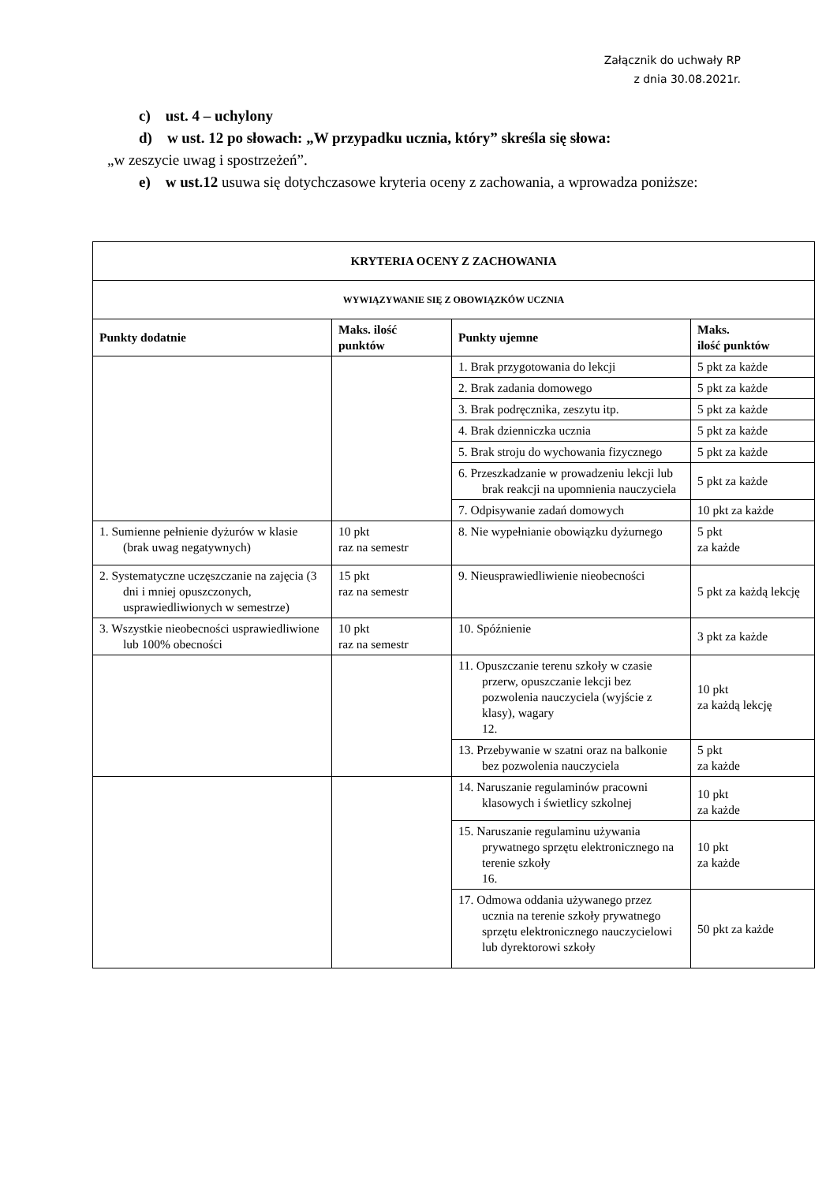Załącznik do uchwały RP
z dnia 30.08.2021r.
c) ust. 4 – uchylony
d) w ust. 12 po słowach: „W przypadku ucznia, który” skreśla się słowa:
„w zeszycie uwag i spostrzeżeń”.
e) w ust.12 usuwa się dotychczasowe kryteria oceny z zachowania, a wprowadza poniższe:
| KRYTERIA OCENY Z ZACHOWANIA | | | |
| WYWIĄZYWANIE SIĘ Z OBOWIĄZKÓW UCZNIA | | | |
| Punkty dodatnie | Maks. ilość punktów | Punkty ujemne | Maks. ilość punktów |
| | | 1. Brak przygotowania do lekcji | 5 pkt za każde |
| | | 2. Brak zadania domowego | 5 pkt za każde |
| | | 3. Brak podręcznika, zeszytu itp. | 5 pkt za każde |
| | | 4. Brak dzienniczka ucznia | 5 pkt za każde |
| | | 5. Brak stroju do wychowania fizycznego | 5 pkt za każde |
| | | 6. Przeszkadzanie w prowadzeniu lekcji lub brak reakcji na upomnienia nauczyciela | 5 pkt za każde |
| | | 7. Odpisywanie zadań domowych | 10 pkt za każde |
| 1. Sumienne pełnienie dyżurów w klasie (brak uwag negatywnych) | 10 pkt raz na semestr | 8. Nie wypełnianie obowiązku dyżurnego | 5 pkt za każde |
| 2. Systematyczne uczęszczanie na zajęcia (3 dni i mniej opuszczonych, usprawiedliwionych w semestrze) | 15 pkt raz na semestr | 9. Nieusprawiedliwienie nieobecności | 5 pkt za każdą lekcję |
| 3. Wszystkie nieobecności usprawiedliwione lub 100% obecności | 10 pkt raz na semestr | 10. Spóźnienie | 3 pkt za każde |
| | | 11. Opuszczanie terenu szkoły w czasie przerw, opuszczanie lekcji bez pozwolenia nauczyciela (wyjście z klasy), wagary 12. | 10 pkt za każdą lekcję |
| | | 13. Przebywanie w szatni oraz na balkonie bez pozwolenia nauczyciela | 5 pkt za każde |
| | | 14. Naruszanie regulaminów pracowni klasowych i świetlicy szkolnej | 10 pkt za każde |
| | | 15. Naruszanie regulaminu używania prywatnego sprzętu elektronicznego na terenie szkoły 16. | 10 pkt za każde |
| | | 17. Odmowa oddania używanego przez ucznia na terenie szkoły prywatnego sprzętu elektronicznego nauczycielowi lub dyrektorowi szkoły | 50 pkt za każde |